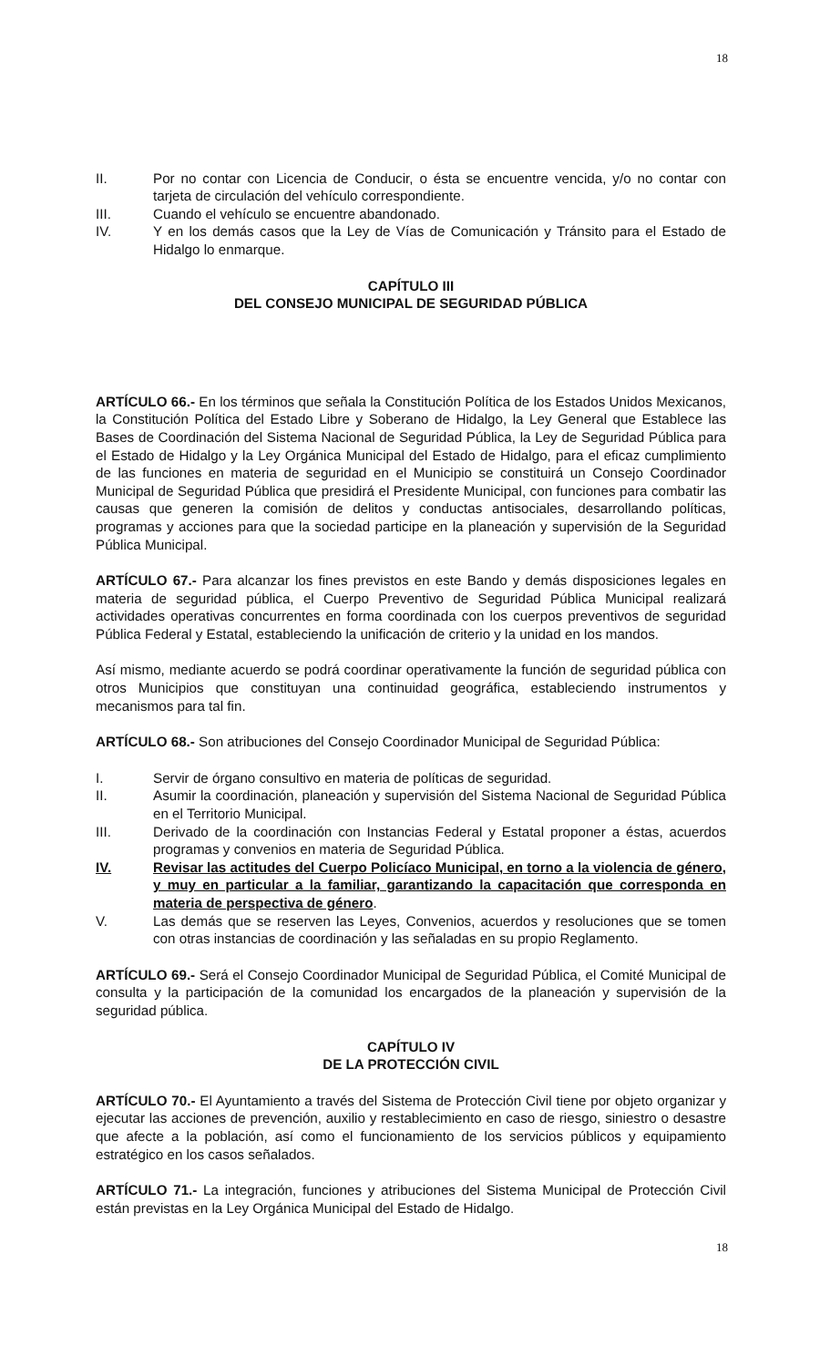18
II. Por no contar con Licencia de Conducir, o ésta se encuentre vencida, y/o no contar con tarjeta de circulación del vehículo correspondiente.
III. Cuando el vehículo se encuentre abandonado.
IV. Y en los demás casos que la Ley de Vías de Comunicación y Tránsito para el Estado de Hidalgo lo enmarque.
CAPÍTULO III
DEL CONSEJO MUNICIPAL DE SEGURIDAD PÚBLICA
ARTÍCULO 66.- En los términos que señala la Constitución Política de los Estados Unidos Mexicanos, la Constitución Política del Estado Libre y Soberano de Hidalgo, la Ley General que Establece las Bases de Coordinación del Sistema Nacional de Seguridad Pública, la Ley de Seguridad Pública para el Estado de Hidalgo y la Ley Orgánica Municipal del Estado de Hidalgo, para el eficaz cumplimiento de las funciones en materia de seguridad en el Municipio se constituirá un Consejo Coordinador Municipal de Seguridad Pública que presidirá el Presidente Municipal, con funciones para combatir las causas que generen la comisión de delitos y conductas antisociales, desarrollando políticas, programas y acciones para que la sociedad participe en la planeación y supervisión de la Seguridad Pública Municipal.
ARTÍCULO 67.- Para alcanzar los fines previstos en este Bando y demás disposiciones legales en materia de seguridad pública, el Cuerpo Preventivo de Seguridad Pública Municipal realizará actividades operativas concurrentes en forma coordinada con los cuerpos preventivos de seguridad Pública Federal y Estatal, estableciendo la unificación de criterio y la unidad en los mandos.
Así mismo, mediante acuerdo se podrá coordinar operativamente la función de seguridad pública con otros Municipios que constituyan una continuidad geográfica, estableciendo instrumentos y mecanismos para tal fin.
ARTÍCULO 68.- Son atribuciones del Consejo Coordinador Municipal de Seguridad Pública:
I. Servir de órgano consultivo en materia de políticas de seguridad.
II. Asumir la coordinación, planeación y supervisión del Sistema Nacional de Seguridad Pública en el Territorio Municipal.
III. Derivado de la coordinación con Instancias Federal y Estatal proponer a éstas, acuerdos programas y convenios en materia de Seguridad Pública.
IV. Revisar las actitudes del Cuerpo Policíaco Municipal, en torno a la violencia de género, y muy en particular a la familiar, garantizando la capacitación que corresponda en materia de perspectiva de género.
V. Las demás que se reserven las Leyes, Convenios, acuerdos y resoluciones que se tomen con otras instancias de coordinación y las señaladas en su propio Reglamento.
ARTÍCULO 69.- Será el Consejo Coordinador Municipal de Seguridad Pública, el Comité Municipal de consulta y la participación de la comunidad los encargados de la planeación y supervisión de la seguridad pública.
CAPÍTULO IV
DE LA PROTECCIÓN CIVIL
ARTÍCULO 70.- El Ayuntamiento a través del Sistema de Protección Civil tiene por objeto organizar y ejecutar las acciones de prevención, auxilio y restablecimiento en caso de riesgo, siniestro o desastre que afecte a la población, así como el funcionamiento de los servicios públicos y equipamiento estratégico en los casos señalados.
ARTÍCULO 71.- La integración, funciones y atribuciones del Sistema Municipal de Protección Civil están previstas en la Ley Orgánica Municipal del Estado de Hidalgo.
18